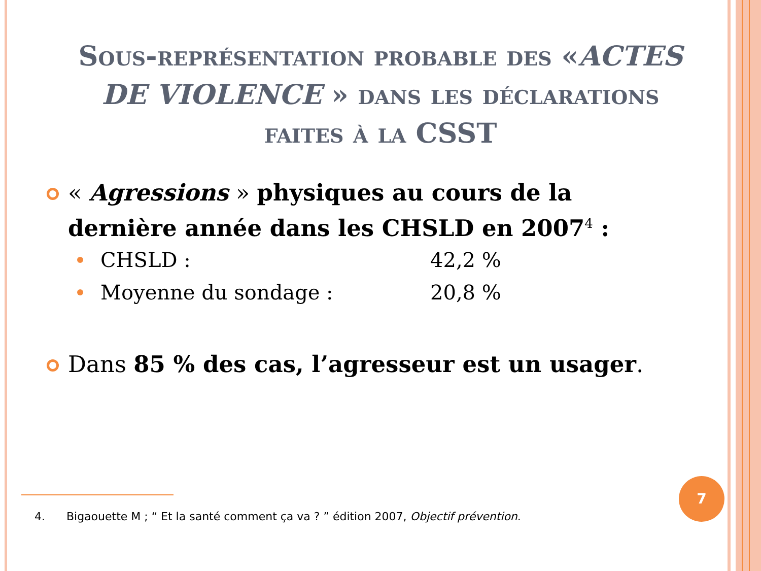Sous-représentation probable des «ACTES DE VIOLENCE » dans les déclarations faites à la CSST
« Agressions » physiques au cours de la dernière année dans les CHSLD en 2007<sup>4</sup> :
CHSLD : 42,2 %
Moyenne du sondage : 20,8 %
Dans 85 % des cas, l’agresseur est un usager.
4. Bigaouette M ; “ Et la santé comment ça va ? ” édition 2007, Objectif prévention.
7